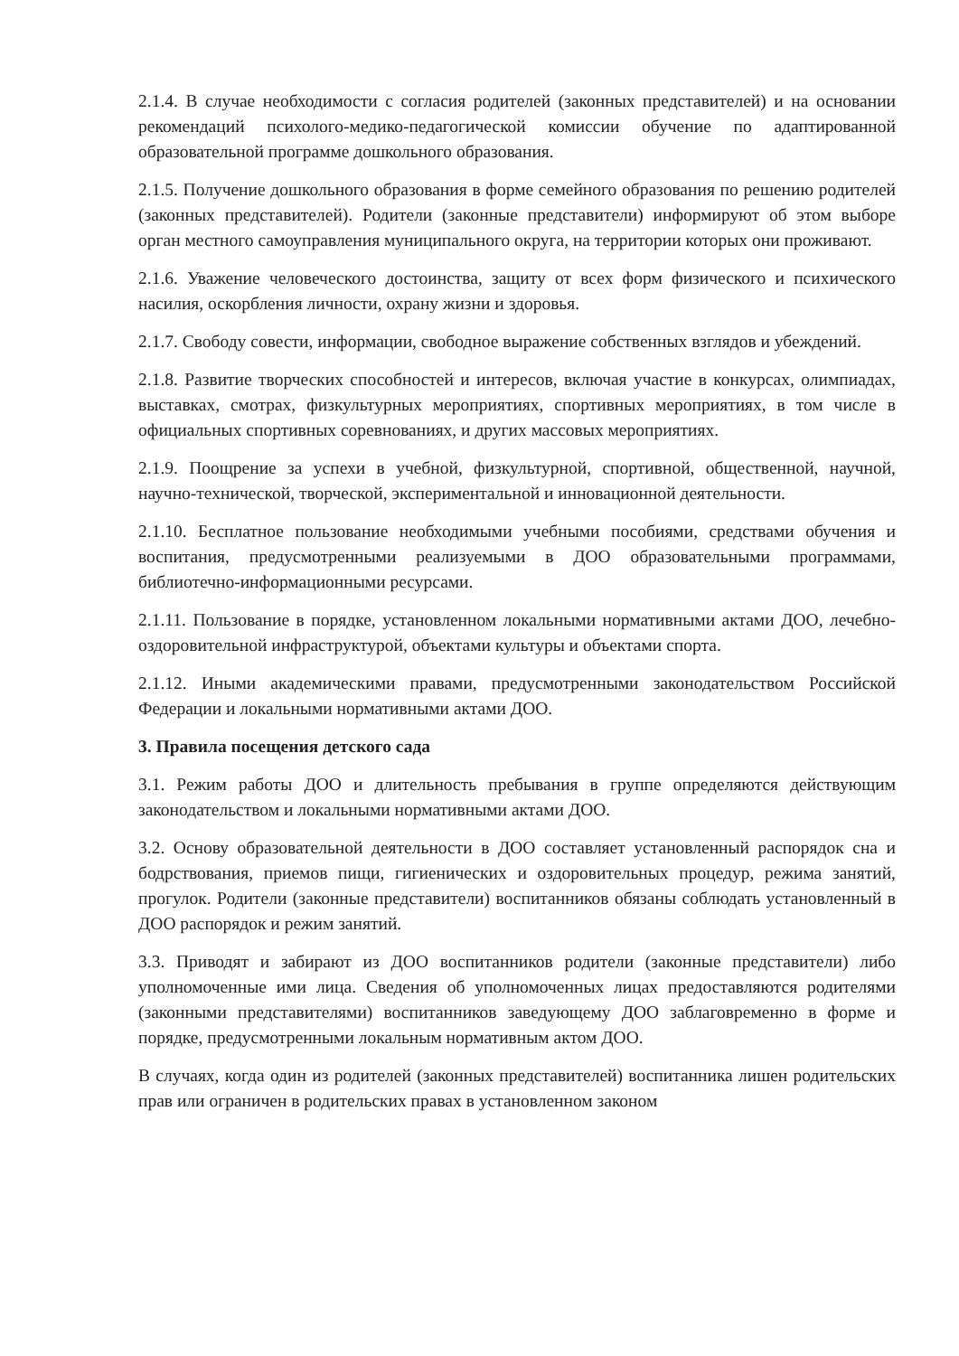2.1.4. В случае необходимости с согласия родителей (законных представителей) и на основании рекомендаций психолого-медико-педагогической комиссии обучение по адаптированной образовательной программе дошкольного образования.
2.1.5. Получение дошкольного образования в форме семейного образования по решению родителей (законных представителей). Родители (законные представители) информируют об этом выборе орган местного самоуправления муниципального округа, на территории которых они проживают.
2.1.6. Уважение человеческого достоинства, защиту от всех форм физического и психического насилия, оскорбления личности, охрану жизни и здоровья.
2.1.7. Свободу совести, информации, свободное выражение собственных взглядов и убеждений.
2.1.8. Развитие творческих способностей и интересов, включая участие в конкурсах, олимпиадах, выставках, смотрах, физкультурных мероприятиях, спортивных мероприятиях, в том числе в официальных спортивных соревнованиях, и других массовых мероприятиях.
2.1.9. Поощрение за успехи в учебной, физкультурной, спортивной, общественной, научной, научно-технической, творческой, экспериментальной и инновационной деятельности.
2.1.10. Бесплатное пользование необходимыми учебными пособиями, средствами обучения и воспитания, предусмотренными реализуемыми в ДОО образовательными программами, библиотечно-информационными ресурсами.
2.1.11. Пользование в порядке, установленном локальными нормативными актами ДОО, лечебно-оздоровительной инфраструктурой, объектами культуры и объектами спорта.
2.1.12. Иными академическими правами, предусмотренными законодательством Российской Федерации и локальными нормативными актами ДОО.
3. Правила посещения детского сада
3.1. Режим работы ДОО и длительность пребывания в группе определяются действующим законодательством и локальными нормативными актами ДОО.
3.2. Основу образовательной деятельности в ДОО составляет установленный распорядок сна и бодрствования, приемов пищи, гигиенических и оздоровительных процедур, режима занятий, прогулок. Родители (законные представители) воспитанников обязаны соблюдать установленный в ДОО распорядок и режим занятий.
3.3. Приводят и забирают из ДОО воспитанников родители (законные представители) либо уполномоченные ими лица. Сведения об уполномоченных лицах предоставляются родителями (законными представителями) воспитанников заведующему ДОО заблаговременно в форме и порядке, предусмотренными локальным нормативным актом ДОО.
В случаях, когда один из родителей (законных представителей) воспитанника лишен родительских прав или ограничен в родительских правах в установленном законом